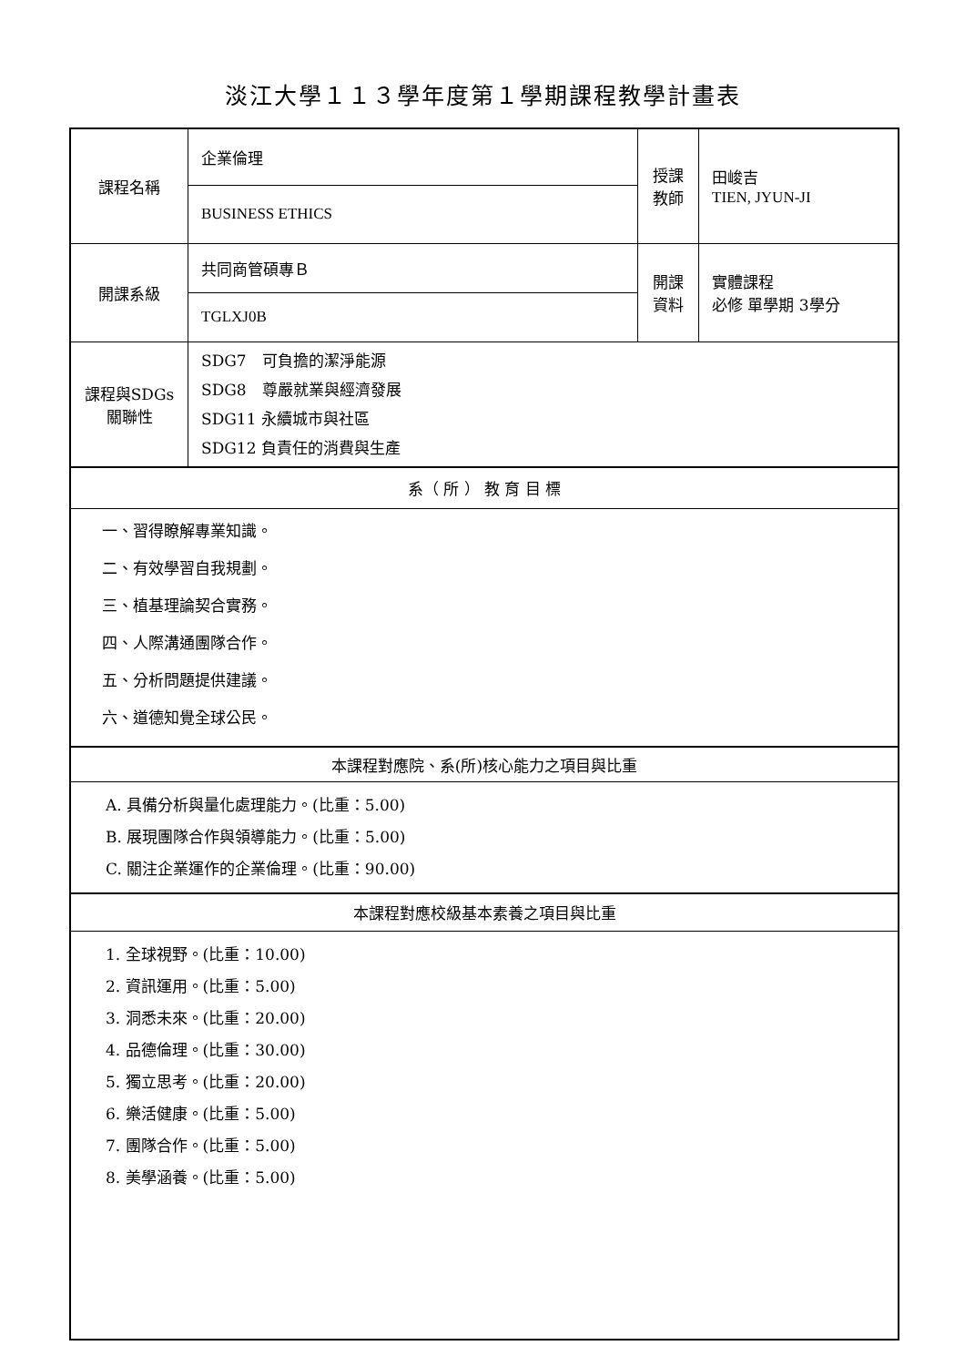淡江大學１１３學年度第１學期課程教學計畫表
| 課程名稱 | 企業倫理 | 授課 教師 | 田峻吉 TIEN, JYUN-JI |
| | BUSINESS ETHICS | | |
| 開課系級 | 共同商管碩專Ｂ | 開課 資料 | 實體課程 必修 單學期 3學分 |
| | TGLXJ0B | | |
| 課程與SDGs 關聯性 | SDG7 可負擔的潔淨能源 SDG8 尊嚴就業與經濟發展 SDG11 永續城市與社區 SDG12 負責任的消費與生產 | | |
| 系（ 所 ） 教 育 目 標 | | | |
| 一、習得瞭解專業知識。 二、有效學習自我規劃。 三、植基理論契合實務。 四、人際溝通團隊合作。 五、分析問題提供建議。 六、道德知覺全球公民。 | | | |
| 本課程對應院、系(所)核心能力之項目與比重 | | | |
| A. 具備分析與量化處理能力。(比重：5.00) B. 展現團隊合作與領導能力。(比重：5.00) C. 關注企業運作的企業倫理。(比重：90.00) | | | |
| 本課程對應校級基本素養之項目與比重 | | | |
| 1. 全球視野。(比重：10.00) 2. 資訊運用。(比重：5.00) 3. 洞悉未來。(比重：20.00) 4. 品德倫理。(比重：30.00) 5. 獨立思考。(比重：20.00) 6. 樂活健康。(比重：5.00) 7. 團隊合作。(比重：5.00) 8. 美學涵養。(比重：5.00) | | | |